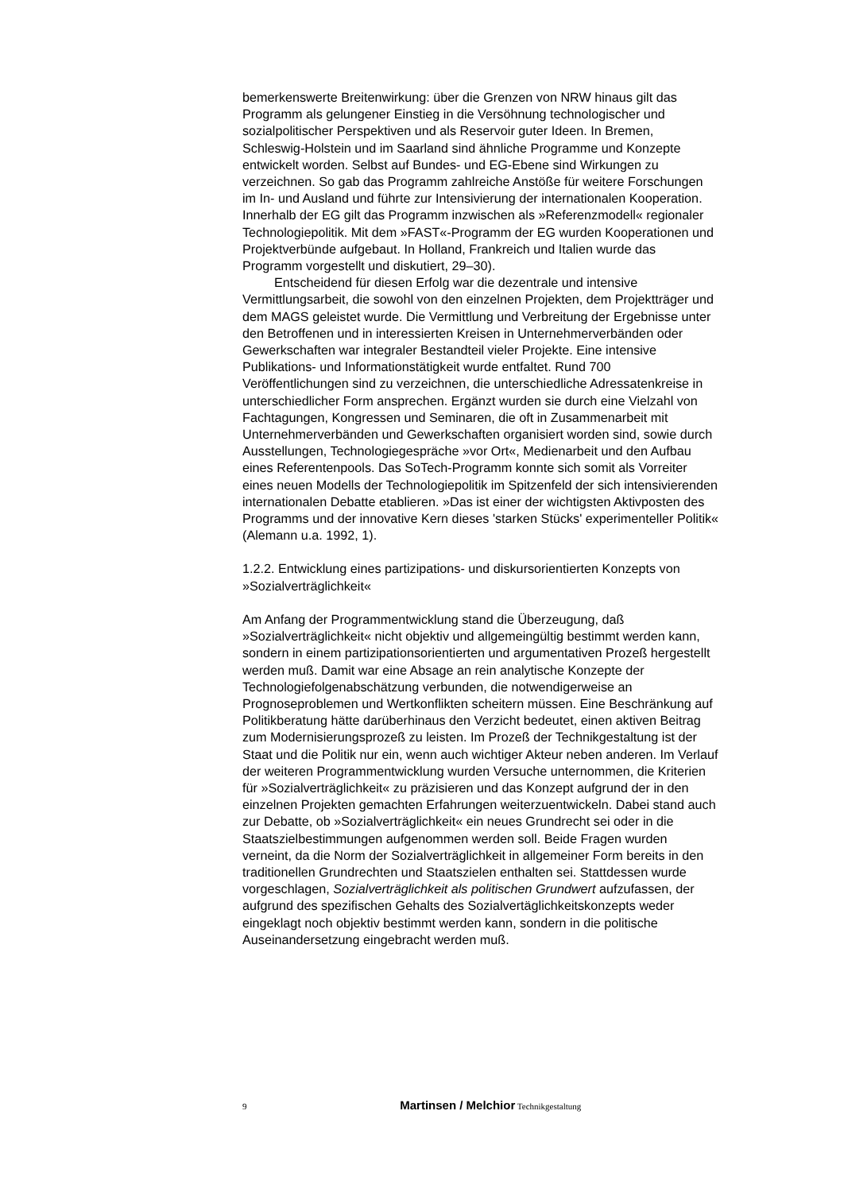bemerkenswerte Breitenwirkung: über die Grenzen von NRW hinaus gilt das Programm als gelungener Einstieg in die Versöhnung technologischer und sozialpolitischer Perspektiven und als Reservoir guter Ideen. In Bremen, Schleswig-Holstein und im Saarland sind ähnliche Programme und Konzepte entwickelt worden. Selbst auf Bundes- und EG-Ebene sind Wirkungen zu verzeichnen. So gab das Programm zahlreiche Anstöße für weitere Forschungen im In- und Ausland und führte zur Intensivierung der internationalen Kooperation. Innerhalb der EG gilt das Programm inzwischen als »Referenzmodell« regionaler Technologiepolitik. Mit dem »FAST«-Programm der EG wurden Kooperationen und Projektverbünde aufgebaut. In Holland, Frankreich und Italien wurde das Programm vorgestellt und diskutiert, 29–30).
Entscheidend für diesen Erfolg war die dezentrale und intensive Vermittlungsarbeit, die sowohl von den einzelnen Projekten, dem Projektträger und dem MAGS geleistet wurde. Die Vermittlung und Verbreitung der Ergebnisse unter den Betroffenen und in interessierten Kreisen in Unternehmerverbänden oder Gewerkschaften war integraler Bestandteil vieler Projekte. Eine intensive Publikations- und Informationstätigkeit wurde entfaltet. Rund 700 Veröffentlichungen sind zu verzeichnen, die unterschiedliche Adressatenkreise in unterschiedlicher Form ansprechen. Ergänzt wurden sie durch eine Vielzahl von Fachtagungen, Kongressen und Seminaren, die oft in Zusammenarbeit mit Unternehmerverbänden und Gewerkschaften organisiert worden sind, sowie durch Ausstellungen, Technologiegespräche »vor Ort«, Medienarbeit und den Aufbau eines Referentenpools. Das SoTech-Programm konnte sich somit als Vorreiter eines neuen Modells der Technologiepolitik im Spitzenfeld der sich intensivierenden internationalen Debatte etablieren. »Das ist einer der wichtigsten Aktivposten des Programms und der innovative Kern dieses 'starken Stücks' experimenteller Politik« (Alemann u.a. 1992, 1).
1.2.2. Entwicklung eines partizipations- und diskursorientierten Konzepts von »Sozialverträglichkeit«
Am Anfang der Programmentwicklung stand die Überzeugung, daß »Sozialverträglichkeit« nicht objektiv und allgemeingültig bestimmt werden kann, sondern in einem partizipationsorientierten und argumentativen Prozeß hergestellt werden muß. Damit war eine Absage an rein analytische Konzepte der Technologiefolgenabschätzung verbunden, die notwendigerweise an Prognoseproblemen und Wertkonflikten scheitern müssen. Eine Beschränkung auf Politikberatung hätte darüberhinaus den Verzicht bedeutet, einen aktiven Beitrag zum Modernisierungsprozeß zu leisten. Im Prozeß der Technikgestaltung ist der Staat und die Politik nur ein, wenn auch wichtiger Akteur neben anderen. Im Verlauf der weiteren Programmentwicklung wurden Versuche unternommen, die Kriterien für »Sozialverträglichkeit« zu präzisieren und das Konzept aufgrund der in den einzelnen Projekten gemachten Erfahrungen weiterzuentwickeln. Dabei stand auch zur Debatte, ob »Sozialverträglichkeit« ein neues Grundrecht sei oder in die Staatszielbestimmungen aufgenommen werden soll. Beide Fragen wurden verneint, da die Norm der Sozialverträglichkeit in allgemeiner Form bereits in den traditionellen Grundrechten und Staatszielen enthalten sei. Stattdessen wurde vorgeschlagen, Sozialverträglichkeit als politischen Grundwert aufzufassen, der aufgrund des spezifischen Gehalts des Sozialvertäglichkeitskonzepts weder eingeklagt noch objektiv bestimmt werden kann, sondern in die politische Auseinandersetzung eingebracht werden muß.
9 Martinsen / Melchior Technikgestaltung